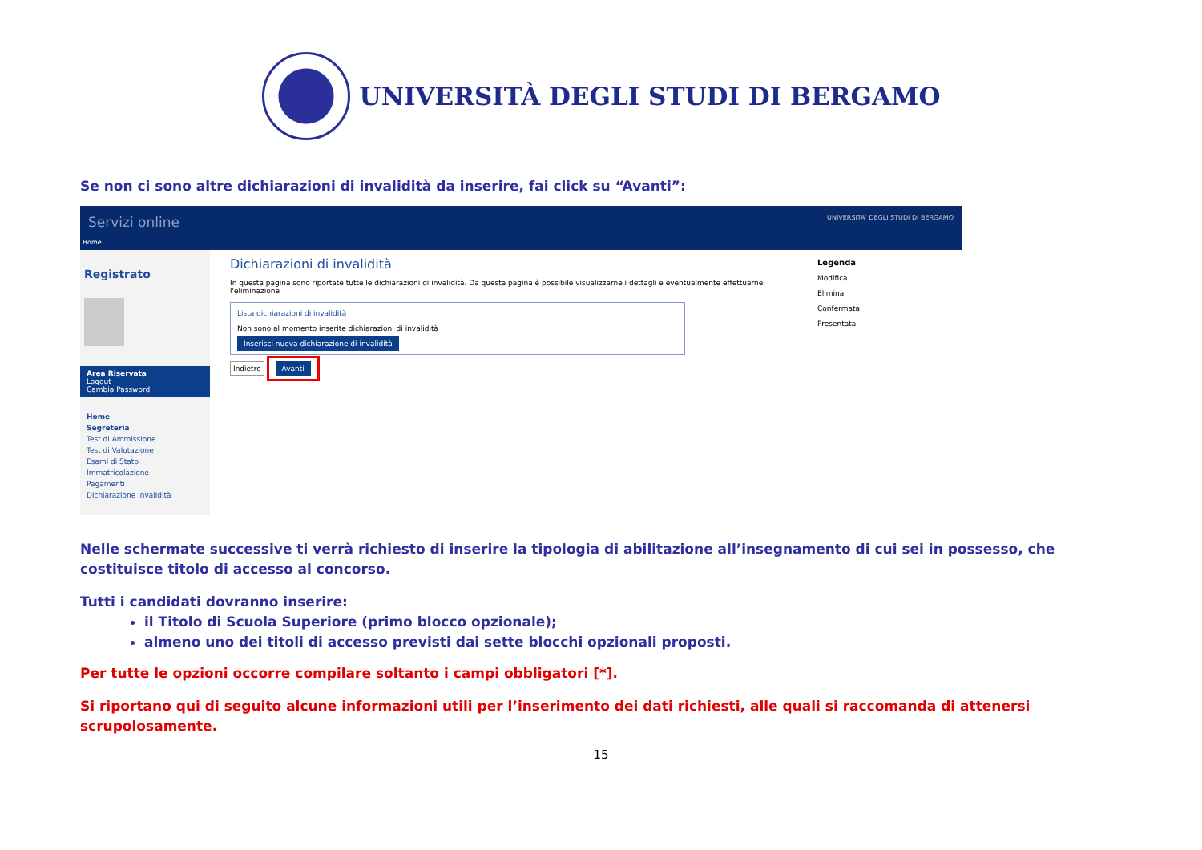UNIVERSITÀ DEGLI STUDI DI BERGAMO
Se non ci sono altre dichiarazioni di invalidità da inserire, fai click su “Avanti”:
Servizi online UNIVERSITA' DEGLI STUDI DI BERGAMO
Home
Registrato
Area Riservata
Logout
Cambia Password
Home
Segreteria
Test di Ammissione
Test di Valutazione
Esami di Stato
Immatricolazione
Pagamenti
Dichiarazione Invalidità
Dichiarazioni di invalidità
In questa pagina sono riportate tutte le dichiarazioni di invalidità. Da questa pagina è possibile visualizzarne i dettagli e eventualmente effettuarne l'eliminazione
Lista dichiarazioni di invalidità
Non sono al momento inserite dichiarazioni di invalidità
Inserisci nuova dichiarazione di invalidità
Indietro Avanti
Legenda
Modifica
Elimina
Confermata
Presentata
Nelle schermate successive ti verrà richiesto di inserire la tipologia di abilitazione all’insegnamento di cui sei in possesso, che costituisce titolo di accesso al concorso.
Tutti i candidati dovranno inserire:
il Titolo di Scuola Superiore (primo blocco opzionale);
almeno uno dei titoli di accesso previsti dai sette blocchi opzionali proposti.
Per tutte le opzioni occorre compilare soltanto i campi obbligatori [*].
Si riportano qui di seguito alcune informazioni utili per l’inserimento dei dati richiesti, alle quali si raccomanda di attenersi scrupolosamente.
15